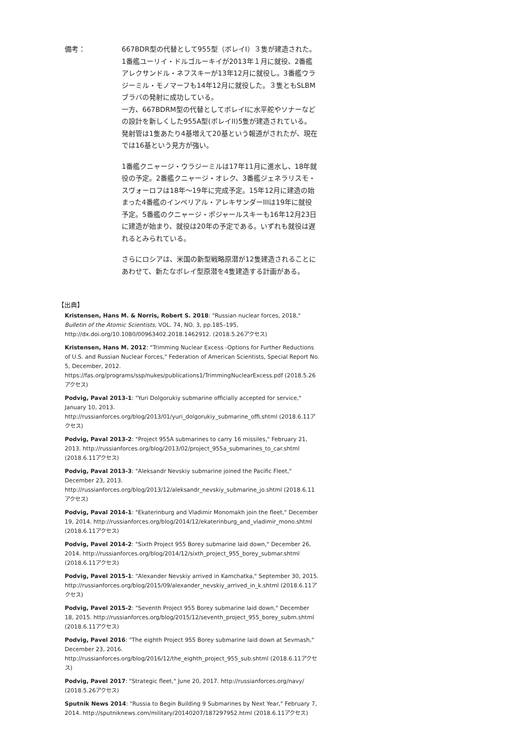備考： 667BDR型の代替として955型（ボレイI）３隻が建造された。1番艦ユーリイ・ドルゴルーキイが2013年１月に就役、2番艦アレクサンドル・ネフスキーが13年12月に就役し。3番艦ウラジーミル・モノマーフも14年12月に就役した。３隻ともSLBMブラバの発射に成功している。
一方、667BDRM型の代替としてボレイIに水平舵やソナーなどの設計を新しくした955A型(ボレイII)5隻が建造されている。発射管は1隻あたり4基増えて20基という報道がされたが、現在では16基という見方が強い。
1番艦クニャージ・ウラジーミルは17年11月に進水し、18年就役の予定。2番艦クニャージ・オレク、3番艦ジェネラリスモ・スヴォーロフは18年～19年に完成予定。15年12月に建造の始まった4番艦のインペリアル・アレキサンダーIIIは19年に就役予定。5番艦のクニャージ・ポジャールスキーも16年12月23日に建造が始まり、就役は20年の予定である。いずれも就役は遅れるとみられている。
さらにロシアは、米国の新型戦略原潜が12隻建造されることにあわせて、新たなボレイ型原潜を4隻建造する計画がある。
【出典】
Kristensen, Hans M. & Norris, Robert S. 2018: "Russian nuclear forces, 2018," Bulletin of the Atomic Scientists, VOL. 74, NO. 3, pp.185–195, http://dx.doi.org/10.1080/00963402.2018.1462912. (2018.5.26アクセス)
Kristensen, Hans M. 2012: "Trimming Nuclear Excess -Options for Further Reductions of U.S. and Russian Nuclear Forces," Federation of American Scientists, Special Report No. 5, December, 2012. https://fas.org/programs/ssp/nukes/publications1/TrimmingNuclearExcess.pdf (2018.5.26アクセス)
Podvig, Paval 2013-1: "Yuri Dolgorukiy submarine officially accepted for service," January 10, 2013. http://russianforces.org/blog/2013/01/yuri_dolgorukiy_submarine_offi.shtml (2018.6.11アクセス)
Podvig, Paval 2013-2: "Project 955A submarines to carry 16 missiles," February 21, 2013. http://russianforces.org/blog/2013/02/project_955a_submarines_to_car.shtml (2018.6.11アクセス)
Podvig, Paval 2013-3: "Aleksandr Nevskiy submarine joined the Pacific Fleet," December 23, 2013. http://russianforces.org/blog/2013/12/aleksandr_nevskiy_submarine_jo.shtml (2018.6.11アクセス)
Podvig, Paval 2014-1: "Ekaterinburg and Vladimir Monomakh join the fleet," December 19, 2014. http://russianforces.org/blog/2014/12/ekaterinburg_and_vladimir_mono.shtml (2018.6.11アクセス)
Podvig, Pavel 2014-2: "Sixth Project 955 Borey submarine laid down," December 26, 2014. http://russianforces.org/blog/2014/12/sixth_project_955_borey_submar.shtml (2018.6.11アクセス)
Podvig, Pavel 2015-1: "Alexander Nevskiy arrived in Kamchatka," September 30, 2015. http://russianforces.org/blog/2015/09/alexander_nevskiy_arrived_in_k.shtml (2018.6.11アクセス)
Podvig, Pavel 2015-2: "Seventh Project 955 Borey submarine laid down," December 18, 2015. http://russianforces.org/blog/2015/12/seventh_project_955_borey_subm.shtml (2018.6.11アクセス)
Podvig, Pavel 2016: "The eighth Project 955 Borey submarine laid down at Sevmash," December 23, 2016. http://russianforces.org/blog/2016/12/the_eighth_project_955_sub.shtml (2018.6.11アクセス)
Podvig, Pavel 2017: "Strategic fleet," June 20, 2017. http://russianforces.org/navy/ (2018.5.26アクセス)
Sputnik News 2014: "Russia to Begin Building 9 Submarines by Next Year," February 7, 2014. http://sputniknews.com/military/20140207/187297952.html (2018.6.11アクセス)